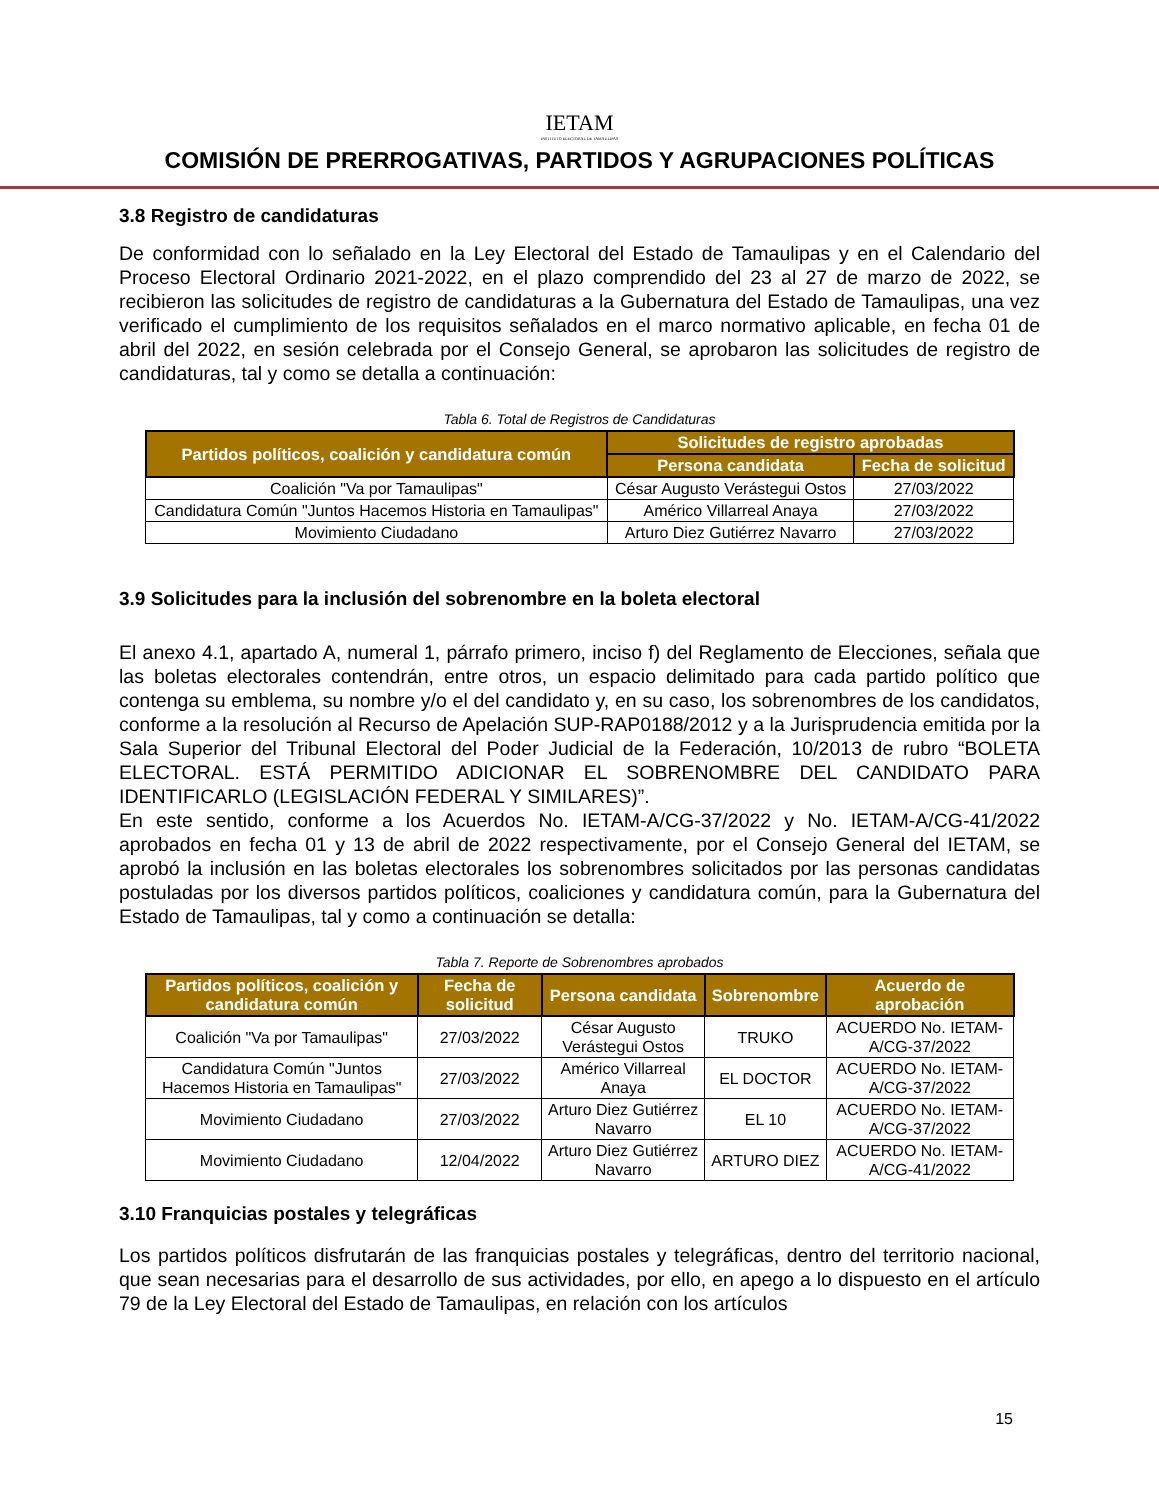IETAM
INSTITUTO ELECTORAL DE TAMAULIPAS
COMISIÓN DE PRERROGATIVAS, PARTIDOS Y AGRUPACIONES POLÍTICAS
3.8 Registro de candidaturas
De conformidad con lo señalado en la Ley Electoral del Estado de Tamaulipas y en el Calendario del Proceso Electoral Ordinario 2021-2022, en el plazo comprendido del 23 al 27 de marzo de 2022, se recibieron las solicitudes de registro de candidaturas a la Gubernatura del Estado de Tamaulipas, una vez verificado el cumplimiento de los requisitos señalados en el marco normativo aplicable, en fecha 01 de abril del 2022, en sesión celebrada por el Consejo General, se aprobaron las solicitudes de registro de candidaturas, tal y como se detalla a continuación:
Tabla 6. Total de Registros de Candidaturas
| Partidos políticos, coalición y candidatura común | Solicitudes de registro aprobadas | |
| --- | --- | --- |
| | Persona candidata | Fecha de solicitud |
| Coalición "Va por Tamaulipas" | César Augusto Verástegui Ostos | 27/03/2022 |
| Candidatura Común "Juntos Hacemos Historia en Tamaulipas" | Américo Villarreal Anaya | 27/03/2022 |
| Movimiento Ciudadano | Arturo Diez Gutiérrez Navarro | 27/03/2022 |
3.9 Solicitudes para la inclusión del sobrenombre en la boleta electoral
El anexo 4.1, apartado A, numeral 1, párrafo primero, inciso f) del Reglamento de Elecciones, señala que las boletas electorales contendrán, entre otros, un espacio delimitado para cada partido político que contenga su emblema, su nombre y/o el del candidato y, en su caso, los sobrenombres de los candidatos, conforme a la resolución al Recurso de Apelación SUP-RAP0188/2012 y a la Jurisprudencia emitida por la Sala Superior del Tribunal Electoral del Poder Judicial de la Federación, 10/2013 de rubro “BOLETA ELECTORAL. ESTÁ PERMITIDO ADICIONAR EL SOBRENOMBRE DEL CANDIDATO PARA IDENTIFICARLO (LEGISLACIÓN FEDERAL Y SIMILARES)”.
En este sentido, conforme a los Acuerdos No. IETAM-A/CG-37/2022 y No. IETAM-A/CG-41/2022 aprobados en fecha 01 y 13 de abril de 2022 respectivamente, por el Consejo General del IETAM, se aprobó la inclusión en las boletas electorales los sobrenombres solicitados por las personas candidatas postuladas por los diversos partidos políticos, coaliciones y candidatura común, para la Gubernatura del Estado de Tamaulipas, tal y como a continuación se detalla:
Tabla 7. Reporte de Sobrenombres aprobados
| Partidos políticos, coalición y candidatura común | Fecha de solicitud | Persona candidata | Sobrenombre | Acuerdo de aprobación |
| --- | --- | --- | --- | --- |
| Coalición "Va por Tamaulipas" | 27/03/2022 | César Augusto Verástegui Ostos | TRUKO | ACUERDO No. IETAM-A/CG-37/2022 |
| Candidatura Común "Juntos Hacemos Historia en Tamaulipas" | 27/03/2022 | Américo Villarreal Anaya | EL DOCTOR | ACUERDO No. IETAM-A/CG-37/2022 |
| Movimiento Ciudadano | 27/03/2022 | Arturo Diez Gutiérrez Navarro | EL 10 | ACUERDO No. IETAM-A/CG-37/2022 |
| Movimiento Ciudadano | 12/04/2022 | Arturo Diez Gutiérrez Navarro | ARTURO DIEZ | ACUERDO No. IETAM-A/CG-41/2022 |
3.10 Franquicias postales y telegráficas
Los partidos políticos disfrutarán de las franquicias postales y telegráficas, dentro del territorio nacional, que sean necesarias para el desarrollo de sus actividades, por ello, en apego a lo dispuesto en el artículo 79 de la Ley Electoral del Estado de Tamaulipas, en relación con los artículos
15